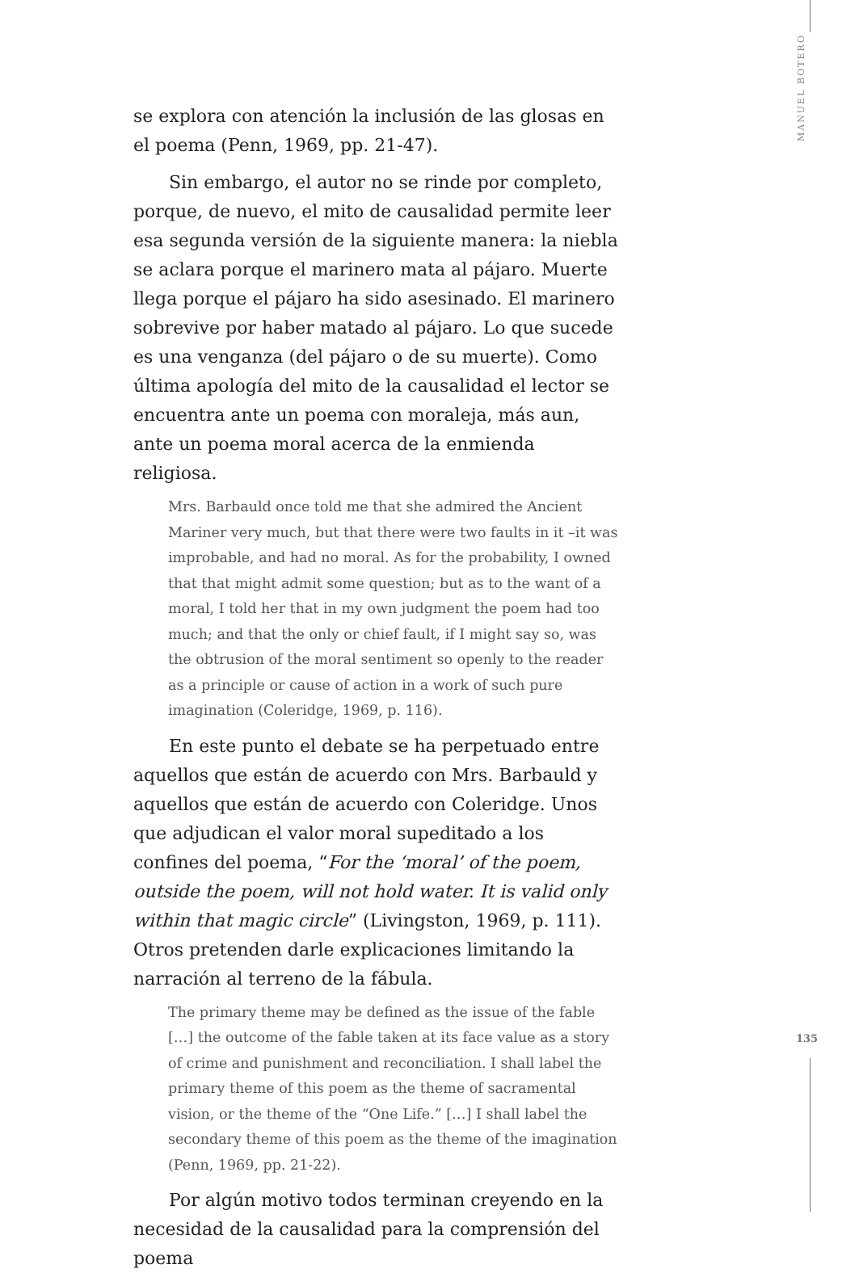se explora con atención la inclusión de las glosas en el poema (Penn, 1969, pp. 21-47).
Sin embargo, el autor no se rinde por completo, porque, de nuevo, el mito de causalidad permite leer esa segunda versión de la siguiente manera: la niebla se aclara porque el marinero mata al pájaro. Muerte llega porque el pájaro ha sido asesinado. El marinero sobrevive por haber matado al pájaro. Lo que sucede es una venganza (del pájaro o de su muerte). Como última apología del mito de la causalidad el lector se encuentra ante un poema con moraleja, más aun, ante un poema moral acerca de la enmienda religiosa.
Mrs. Barbauld once told me that she admired the Ancient Mariner very much, but that there were two faults in it –it was improbable, and had no moral. As for the probability, I owned that that might admit some question; but as to the want of a moral, I told her that in my own judgment the poem had too much; and that the only or chief fault, if I might say so, was the obtrusion of the moral sentiment so openly to the reader as a principle or cause of action in a work of such pure imagination (Coleridge, 1969, p. 116).
En este punto el debate se ha perpetuado entre aquellos que están de acuerdo con Mrs. Barbauld y aquellos que están de acuerdo con Coleridge. Unos que adjudican el valor moral supeditado a los confines del poema, “For the ‘moral’ of the poem, outside the poem, will not hold water. It is valid only within that magic circle” (Livingston, 1969, p. 111). Otros pretenden darle explicaciones limitando la narración al terreno de la fábula.
The primary theme may be defined as the issue of the fable […] the outcome of the fable taken at its face value as a story of crime and punishment and reconciliation. I shall label the primary theme of this poem as the theme of sacramental vision, or the theme of the “One Life.” […] I shall label the secondary theme of this poem as the theme of the imagination (Penn, 1969, pp. 21-22).
Por algún motivo todos terminan creyendo en la necesidad de la causalidad para la comprensión del poema
MANUEL BOTERO
135